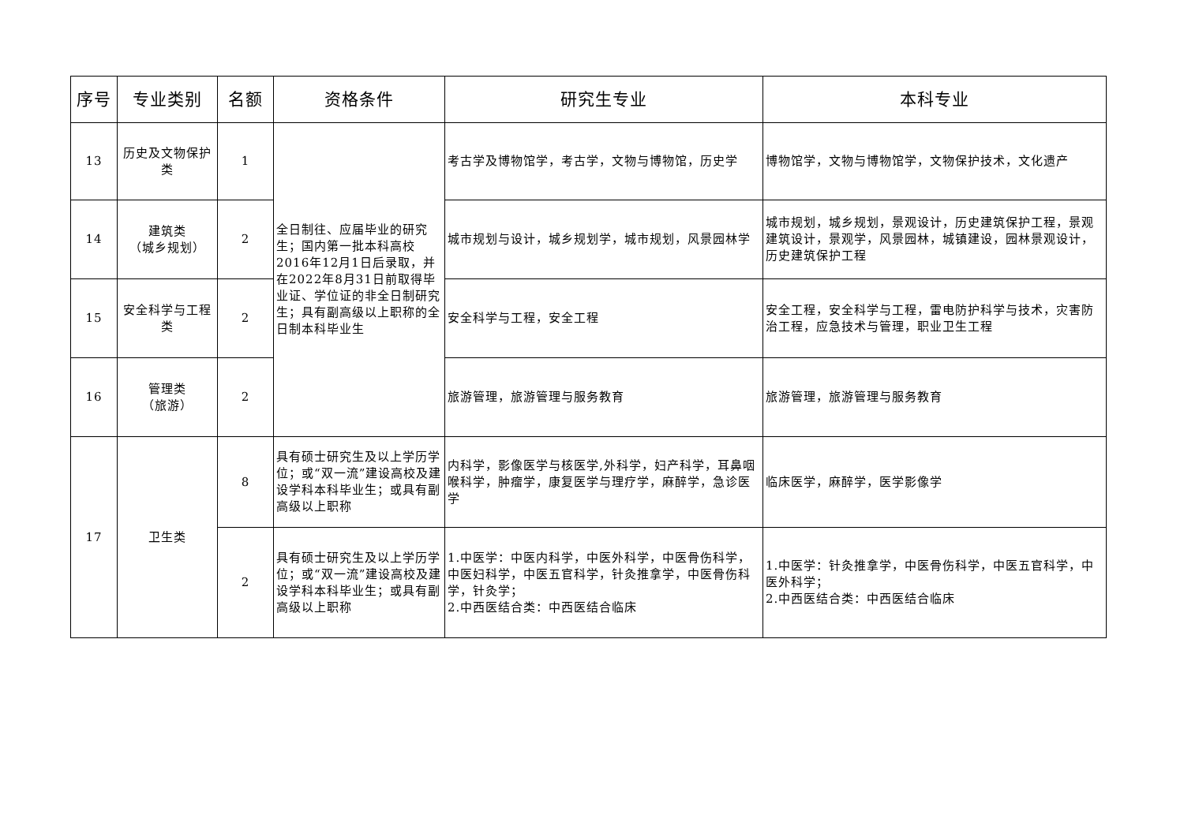| 序号 | 专业类别 | 名额 | 资格条件 | 研究生专业 | 本科专业 |
| --- | --- | --- | --- | --- | --- |
| 13 | 历史及文物保护类 | 1 | 全日制往、应届毕业的研究生；国内第一批本科高校2016年12月1日后录取，并在2022年8月31日前取得毕业证、学位证的非全日制研究生；具有副高级以上职称的全日制本科毕业生 | 考古学及博物馆学，考古学，文物与博物馆，历史学 | 博物馆学，文物与博物馆学，文物保护技术，文化遗产 |
| 14 | 建筑类 （城乡规划） | 2 | | 城市规划与设计，城乡规划学，城市规划，风景园林学 | 城市规划，城乡规划，景观设计，历史建筑保护工程，景观建筑设计，景观学，风景园林，城镇建设，园林景观设计，历史建筑保护工程 |
| 15 | 安全科学与工程类 | 2 | | 安全科学与工程，安全工程 | 安全工程，安全科学与工程，雷电防护科学与技术，灾害防治工程，应急技术与管理，职业卫生工程 |
| 16 | 管理类 （旅游） | 2 | | 旅游管理，旅游管理与服务教育 | 旅游管理，旅游管理与服务教育 |
| 17 | 卫生类 | 8 | 具有硕士研究生及以上学历学位；或“双一流”建设高校及建设学科本科毕业生；或具有副高级以上职称 | 内科学，影像医学与核医学,外科学，妇产科学，耳鼻咽喉科学，肿瘤学，康复医学与理疗学，麻醉学，急诊医学 | 临床医学，麻醉学，医学影像学 |
| | | 2 | 具有硕士研究生及以上学历学位；或“双一流”建设高校及建设学科本科毕业生；或具有副高级以上职称 | 1.中医学：中医内科学，中医外科学，中医骨伤科学，中医妇科学，中医五官科学，针灸推拿学，中医骨伤科学，针灸学； 2.中西医结合类：中西医结合临床 | 1.中医学：针灸推拿学，中医骨伤科学，中医五官科学，中医外科学； 2.中西医结合类：中西医结合临床 |